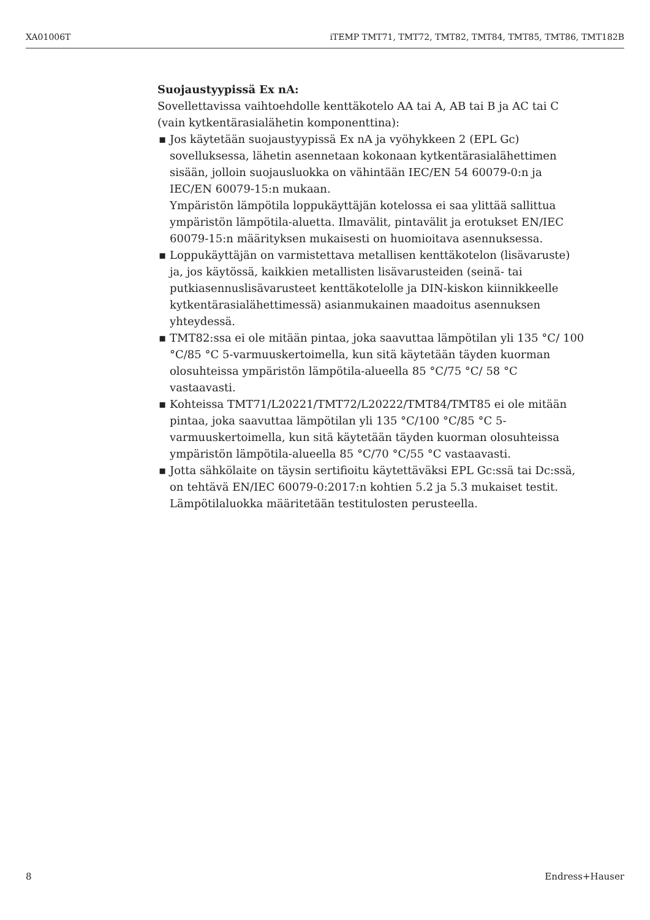XA01006T iTEMP TMT71, TMT72, TMT82, TMT84, TMT85, TMT86, TMT182B
Suojaustyypissä Ex nA:
Sovellettavissa vaihtoehdolle kenttäkotelo AA tai A, AB tai B ja AC tai C (vain kytkentärasialähetin komponenttina):
▪ Jos käytetään suojaustyypissä Ex nA ja vyöhykkeen 2 (EPL Gc) sovelluksessa, lähetin asennetaan kokonaan kytkentärasialähettimen sisään, jolloin suojausluokka on vähintään IEC/EN 54 60079-0:n ja IEC/EN 60079-15:n mukaan.
Ympäristön lämpötila loppukäyttäjän kotelossa ei saa ylittää sallittua ympäristön lämpötila-aluetta. Ilmavälit, pintavälit ja erotukset EN/IEC 60079-15:n määrityksen mukaisesti on huomioitava asennuksessa.
▪ Loppukäyttäjän on varmistettava metallisen kenttäkotelon (lisävaruste) ja, jos käytössä, kaikkien metallisten lisävarusteiden (seinä- tai putkiasennuslisävarusteet kenttäkotelolle ja DIN-kiskon kiinnikkeelle kytkentärasialähettimessä) asianmukainen maadoitus asennuksen yhteydessä.
▪ TMT82:ssa ei ole mitään pintaa, joka saavuttaa lämpötilan yli 135 °C/ 100 °C/85 °C 5-varmuuskertoimella, kun sitä käytetään täyden kuorman olosuhteissa ympäristön lämpötila-alueella 85 °C/75 °C/ 58 °C vastaavasti.
▪ Kohteissa TMT71/L20221/TMT72/L20222/TMT84/TMT85 ei ole mitään pintaa, joka saavuttaa lämpötilan yli 135 °C/100 °C/85 °C 5-varmuuskertoimella, kun sitä käytetään täyden kuorman olosuhteissa ympäristön lämpötila-alueella 85 °C/70 °C/55 °C vastaavasti.
▪ Jotta sähkölaite on täysin sertifioitu käytettäväksi EPL Gc:ssä tai Dc:ssä, on tehtävä EN/IEC 60079-0:2017:n kohtien 5.2 ja 5.3 mukaiset testit. Lämpötilaluokka määritetään testitulosten perusteella.
8 Endress+Hauser